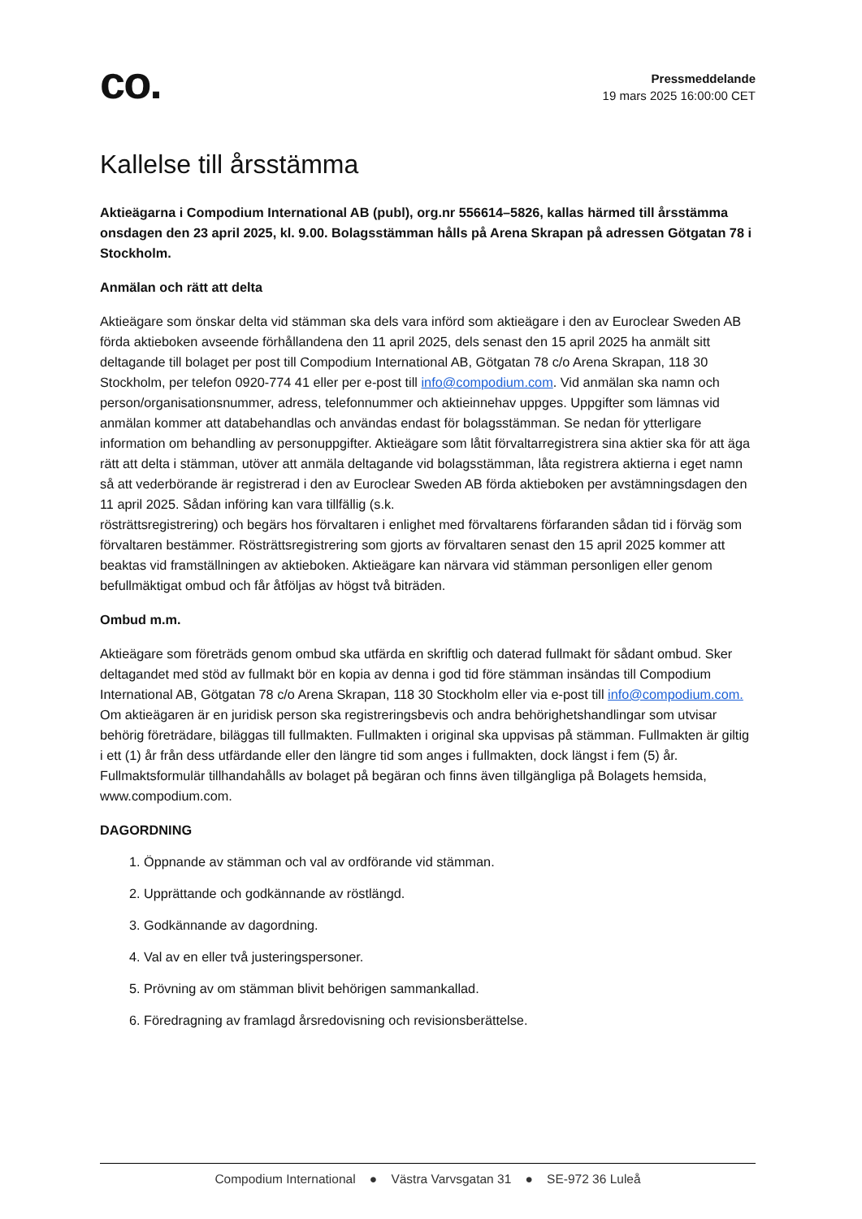co.
Pressmeddelande
19 mars 2025 16:00:00 CET
Kallelse till årsstämma
Aktieägarna i Compodium International AB (publ), org.nr 556614–5826, kallas härmed till årsstämma onsdagen den 23 april 2025, kl. 9.00. Bolagsstämman hålls på Arena Skrapan på adressen Götgatan 78 i Stockholm.
Anmälan och rätt att delta
Aktieägare som önskar delta vid stämman ska dels vara införd som aktieägare i den av Euroclear Sweden AB förda aktieboken avseende förhållandena den 11 april 2025, dels senast den 15 april 2025 ha anmält sitt deltagande till bolaget per post till Compodium International AB, Götgatan 78 c/o Arena Skrapan, 118 30 Stockholm, per telefon 0920-774 41 eller per e-post till info@compodium.com. Vid anmälan ska namn och person/organisationsnummer, adress, telefonnummer och aktieinnehav uppges. Uppgifter som lämnas vid anmälan kommer att databehandlas och användas endast för bolagsstämman. Se nedan för ytterligare information om behandling av personuppgifter. Aktieägare som låtit förvaltarregistrera sina aktier ska för att äga rätt att delta i stämman, utöver att anmäla deltagande vid bolagsstämman, låta registrera aktierna i eget namn så att vederbörande är registrerad i den av Euroclear Sweden AB förda aktieboken per avstämningsdagen den 11 april 2025. Sådan införing kan vara tillfällig (s.k.
rösträttsregistrering) och begärs hos förvaltaren i enlighet med förvaltarens förfaranden sådan tid i förväg som förvaltaren bestämmer. Rösträttsregistrering som gjorts av förvaltaren senast den 15 april 2025 kommer att beaktas vid framställningen av aktieboken. Aktieägare kan närvara vid stämman personligen eller genom befullmäktigat ombud och får åtföljas av högst två biträden.
Ombud m.m.
Aktieägare som företräds genom ombud ska utfärda en skriftlig och daterad fullmakt för sådant ombud. Sker deltagandet med stöd av fullmakt bör en kopia av denna i god tid före stämman insändas till Compodium International AB, Götgatan 78 c/o Arena Skrapan, 118 30 Stockholm eller via e-post till info@compodium.com. Om aktieägaren är en juridisk person ska registreringsbevis och andra behörighetshandlingar som utvisar behörig företrädare, biläggas till fullmakten. Fullmakten i original ska uppvisas på stämman. Fullmakten är giltig i ett (1) år från dess utfärdande eller den längre tid som anges i fullmakten, dock längst i fem (5) år. Fullmaktsformulär tillhandahålls av bolaget på begäran och finns även tillgängliga på Bolagets hemsida, www.compodium.com.
DAGORDNING
1. Öppnande av stämman och val av ordförande vid stämman.
2. Upprättande och godkännande av röstlängd.
3. Godkännande av dagordning.
4. Val av en eller två justeringspersoner.
5. Prövning av om stämman blivit behörigen sammankallad.
6. Föredragning av framlagd årsredovisning och revisionsberättelse.
Compodium International ● Västra Varvsgatan 31 ● SE-972 36 Luleå